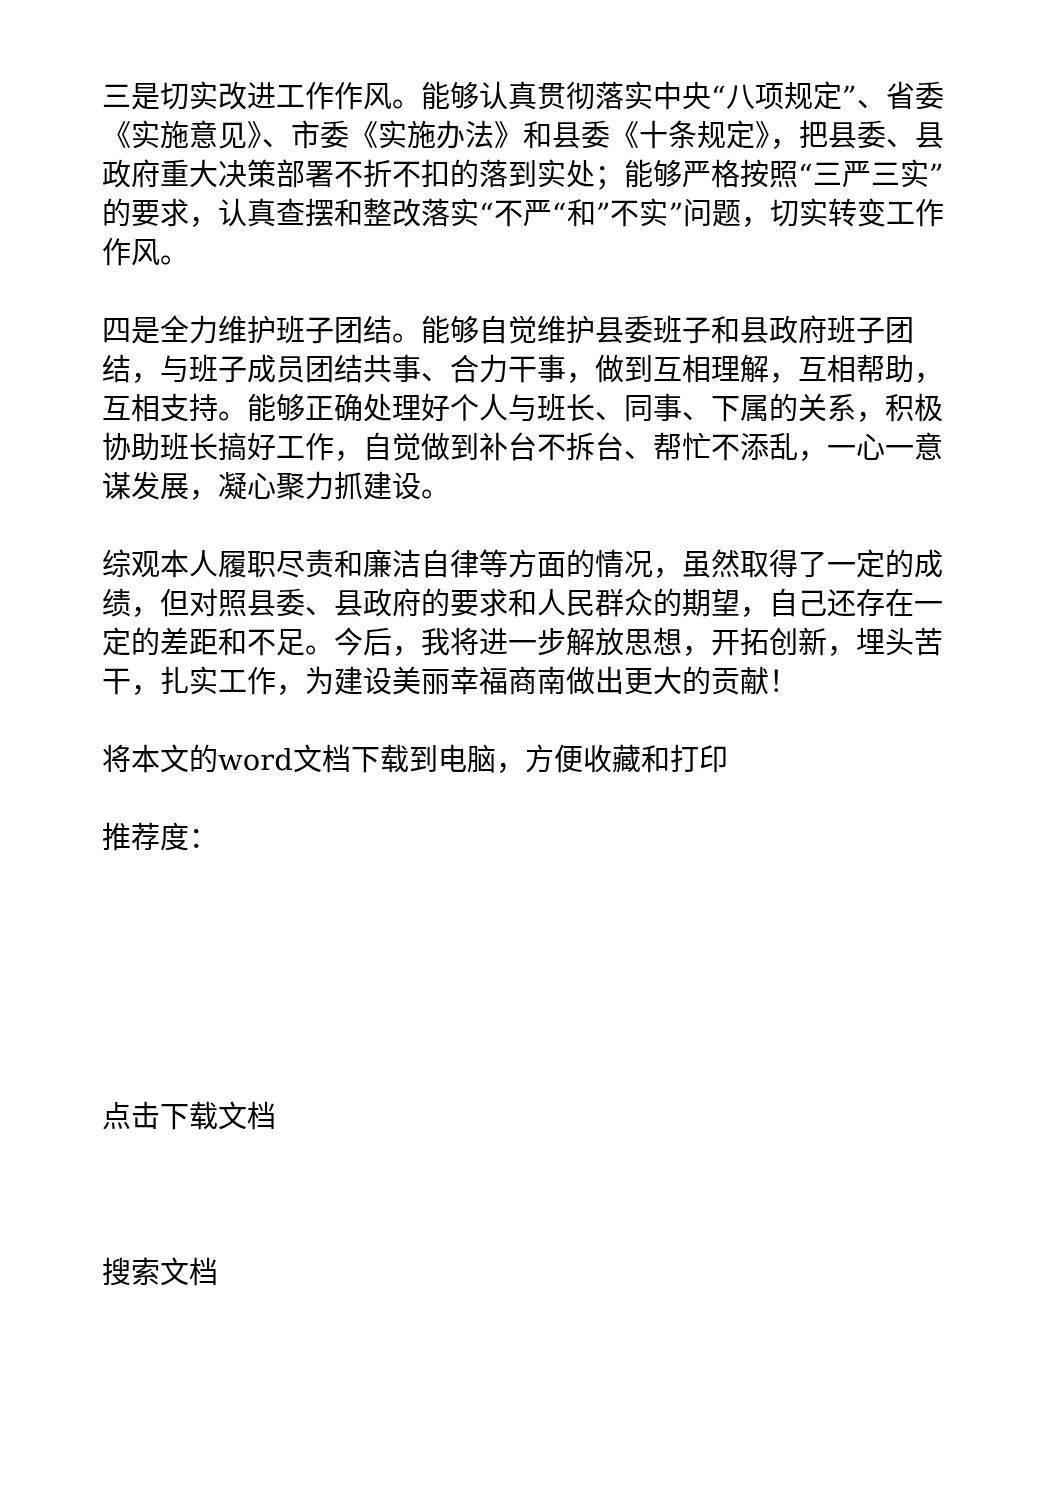三是切实改进工作作风。能够认真贯彻落实中央“八项规定”、省委《实施意见》、市委《实施办法》和县委《十条规定》，把县委、县政府重大决策部署不折不扣的落到实处；能够严格按照“三严三实”的要求，认真查摆和整改落实“不严“和”不实”问题，切实转变工作作风。
四是全力维护班子团结。能够自觉维护县委班子和县政府班子团结，与班子成员团结共事、合力干事，做到互相理解，互相帮助，互相支持。能够正确处理好个人与班长、同事、下属的关系，积极协助班长搞好工作，自觉做到补台不拆台、帮忙不添乱，一心一意谋发展，凝心聚力抓建设。
综观本人履职尽责和廉洁自律等方面的情况，虽然取得了一定的成绩，但对照县委、县政府的要求和人民群众的期望，自己还存在一定的差距和不足。今后，我将进一步解放思想，开拓创新，埋头苦干，扎实工作，为建设美丽幸福商南做出更大的贡献！
将本文的word文档下载到电脑，方便收藏和打印
推荐度：
点击下载文档
搜索文档